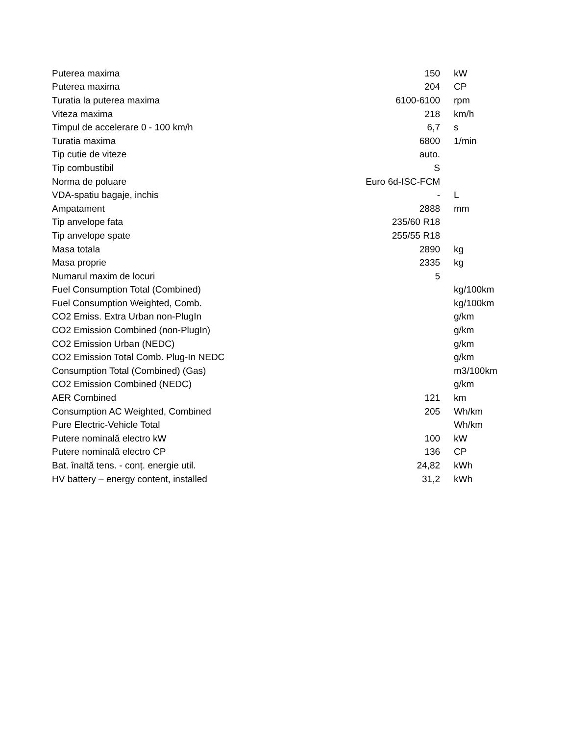| Puterea maxima | 150 | kW |
| Puterea maxima | 204 | CP |
| Turatia la puterea maxima | 6100-6100 | rpm |
| Viteza maxima | 218 | km/h |
| Timpul de accelerare 0 - 100 km/h | 6,7 | s |
| Turatia maxima | 6800 | 1/min |
| Tip cutie de viteze | auto. | |
| Tip combustibil | S | |
| Norma de poluare | Euro 6d-ISC-FCM | |
| VDA-spatiu bagaje, inchis | - | L |
| Ampatament | 2888 | mm |
| Tip anvelope fata | 235/60 R18 | |
| Tip anvelope spate | 255/55 R18 | |
| Masa totala | 2890 | kg |
| Masa proprie | 2335 | kg |
| Numarul maxim de locuri | 5 | |
| Fuel Consumption Total (Combined) | | kg/100km |
| Fuel Consumption Weighted, Comb. | | kg/100km |
| CO2 Emiss. Extra Urban non-PlugIn | | g/km |
| CO2 Emission Combined (non-PlugIn) | | g/km |
| CO2 Emission Urban (NEDC) | | g/km |
| CO2 Emission Total Comb. Plug-In NEDC | | g/km |
| Consumption Total (Combined) (Gas) | | m3/100km |
| CO2 Emission Combined (NEDC) | | g/km |
| AER Combined | 121 | km |
| Consumption AC Weighted, Combined | 205 | Wh/km |
| Pure Electric-Vehicle Total | | Wh/km |
| Putere nominală electro kW | 100 | kW |
| Putere nominală electro CP | 136 | CP |
| Bat. înaltă tens. - conț. energie util. | 24,82 | kWh |
| HV battery – energy content, installed | 31,2 | kWh |